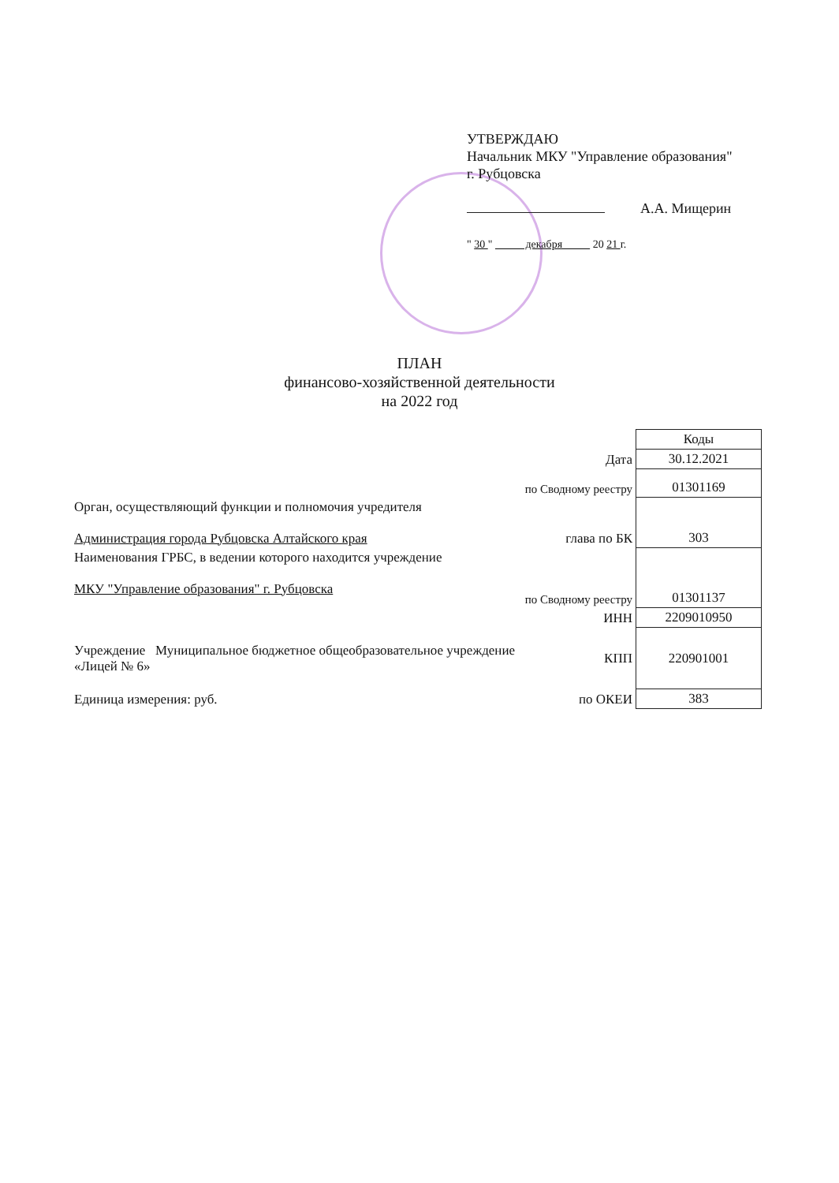УТВЕРЖДАЮ
Начальник МКУ "Управление образования"
г. Рубцовска
А.А. Мищерин
" 30 " декабря 20 21 г.
ПЛАН
финансово-хозяйственной деятельности
на 2022 год
| | | Коды |
| | Дата | 30.12.2021 |
| | по Сводному реестру | 01301169 |
| Орган, осуществляющий функции и полномочия учредителя Администрация города Рубцовска Алтайского края | глава по БК | 303 |
| Наименования ГРБС, в ведении которого находится учреждение МКУ "Управление образования" г. Рубцовска | по Сводному реестру | 01301137 |
| | ИНН | 2209010950 |
| Учреждение Муниципальное бюджетное общеобразовательное учреждение «Лицей № 6» | КПП | 220901001 |
| Единица измерения: руб. | по ОКЕИ | 383 |